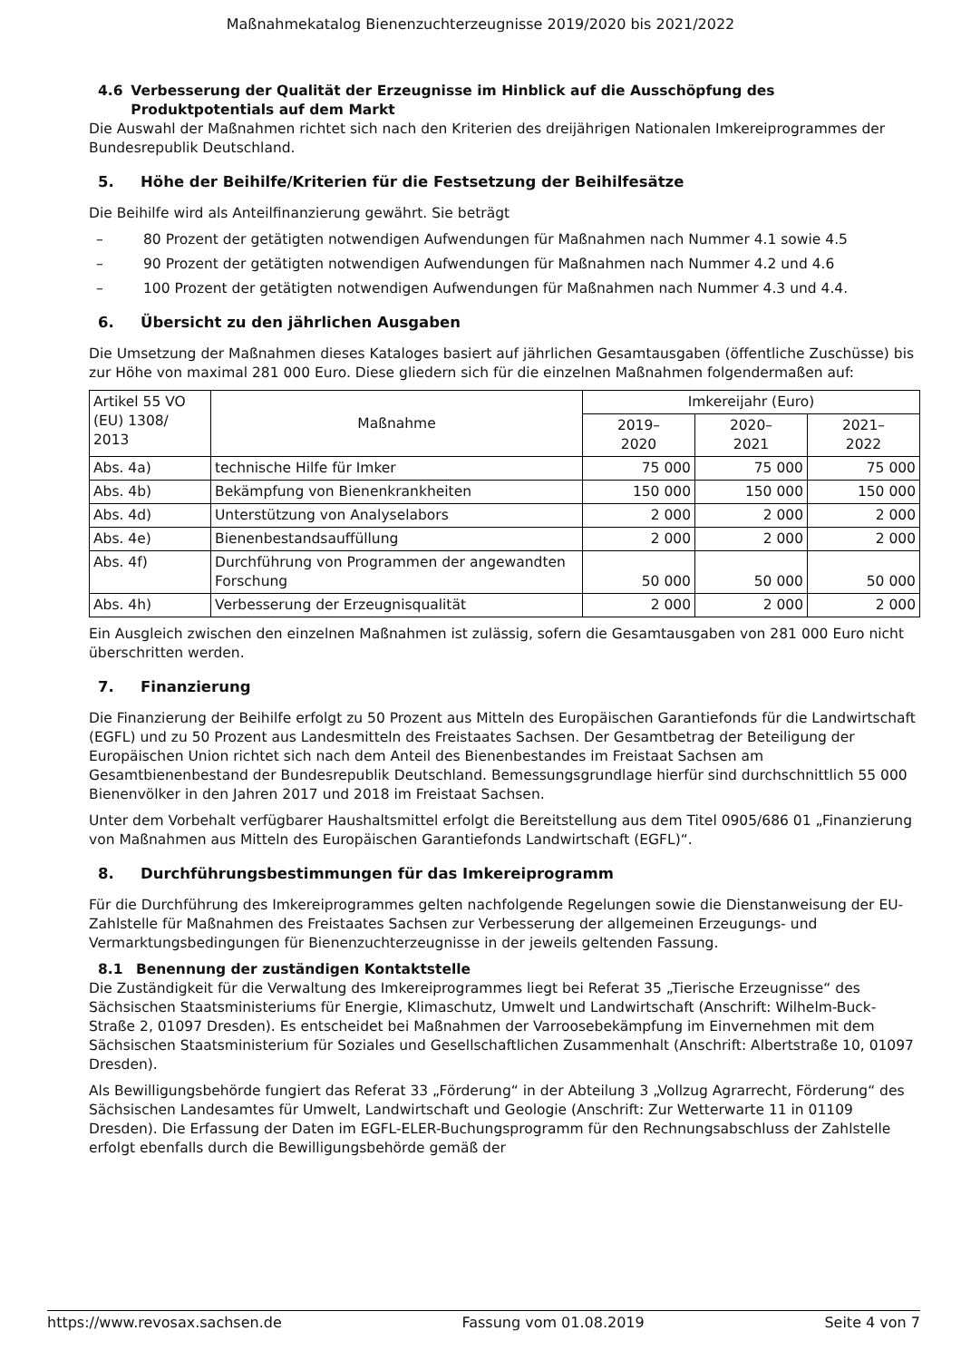Maßnahmekatalog Bienenzuchterzeugnisse 2019/2020 bis 2021/2022
4.6 Verbesserung der Qualität der Erzeugnisse im Hinblick auf die Ausschöpfung des Produktpotentials auf dem Markt
Die Auswahl der Maßnahmen richtet sich nach den Kriterien des dreijährigen Nationalen Imkereiprogrammes der Bundesrepublik Deutschland.
5. Höhe der Beihilfe/Kriterien für die Festsetzung der Beihilfesätze
Die Beihilfe wird als Anteilfinanzierung gewährt. Sie beträgt
– 80 Prozent der getätigten notwendigen Aufwendungen für Maßnahmen nach Nummer 4.1 sowie 4.5
– 90 Prozent der getätigten notwendigen Aufwendungen für Maßnahmen nach Nummer 4.2 und 4.6
– 100 Prozent der getätigten notwendigen Aufwendungen für Maßnahmen nach Nummer 4.3 und 4.4.
6. Übersicht zu den jährlichen Ausgaben
Die Umsetzung der Maßnahmen dieses Kataloges basiert auf jährlichen Gesamtausgaben (öffentliche Zuschüsse) bis zur Höhe von maximal 281 000 Euro. Diese gliedern sich für die einzelnen Maßnahmen folgendermaßen auf:
| Artikel 55 VO (EU) 1308/ 2013 | Maßnahme | Imkereijahr (Euro) | | |
| --- | --- | --- | --- | --- |
| | | 2019– 2020 | 2020– 2021 | 2021– 2022 |
| Abs. 4a) | technische Hilfe für Imker | 75 000 | 75 000 | 75 000 |
| Abs. 4b) | Bekämpfung von Bienenkrankheiten | 150 000 | 150 000 | 150 000 |
| Abs. 4d) | Unterstützung von Analyselabors | 2 000 | 2 000 | 2 000 |
| Abs. 4e) | Bienenbestandsauffüllung | 2 000 | 2 000 | 2 000 |
| Abs. 4f) | Durchführung von Programmen der angewandten Forschung | 50 000 | 50 000 | 50 000 |
| Abs. 4h) | Verbesserung der Erzeugnisqualität | 2 000 | 2 000 | 2 000 |
Ein Ausgleich zwischen den einzelnen Maßnahmen ist zulässig, sofern die Gesamtausgaben von 281 000 Euro nicht überschritten werden.
7. Finanzierung
Die Finanzierung der Beihilfe erfolgt zu 50 Prozent aus Mitteln des Europäischen Garantiefonds für die Landwirtschaft (EGFL) und zu 50 Prozent aus Landesmitteln des Freistaates Sachsen. Der Gesamtbetrag der Beteiligung der Europäischen Union richtet sich nach dem Anteil des Bienenbestandes im Freistaat Sachsen am Gesamtbienenbestand der Bundesrepublik Deutschland. Bemessungsgrundlage hierfür sind durchschnittlich 55 000 Bienenvölker in den Jahren 2017 und 2018 im Freistaat Sachsen.
Unter dem Vorbehalt verfügbarer Haushaltsmittel erfolgt die Bereitstellung aus dem Titel 0905/686 01 „Finanzierung von Maßnahmen aus Mitteln des Europäischen Garantiefonds Landwirtschaft (EGFL)“.
8. Durchführungsbestimmungen für das Imkereiprogramm
Für die Durchführung des Imkereiprogrammes gelten nachfolgende Regelungen sowie die Dienstanweisung der EU-Zahlstelle für Maßnahmen des Freistaates Sachsen zur Verbesserung der allgemeinen Erzeugungs- und Vermarktungsbedingungen für Bienenzuchterzeugnisse in der jeweils geltenden Fassung.
8.1 Benennung der zuständigen Kontaktstelle
Die Zuständigkeit für die Verwaltung des Imkereiprogrammes liegt bei Referat 35 „Tierische Erzeugnisse“ des Sächsischen Staatsministeriums für Energie, Klimaschutz, Umwelt und Landwirtschaft (Anschrift: Wilhelm-Buck-Straße 2, 01097 Dresden). Es entscheidet bei Maßnahmen der Varroosebekämpfung im Einvernehmen mit dem Sächsischen Staatsministerium für Soziales und Gesellschaftlichen Zusammenhalt (Anschrift: Albertstraße 10, 01097 Dresden).
Als Bewilligungsbehörde fungiert das Referat 33 „Förderung“ in der Abteilung 3 „Vollzug Agrarrecht, Förderung“ des Sächsischen Landesamtes für Umwelt, Landwirtschaft und Geologie (Anschrift: Zur Wetterwarte 11 in 01109 Dresden). Die Erfassung der Daten im EGFL-ELER-Buchungsprogramm für den Rechnungsabschluss der Zahlstelle erfolgt ebenfalls durch die Bewilligungsbehörde gemäß der
https://www.revosax.sachsen.de Fassung vom 01.08.2019 Seite 4 von 7